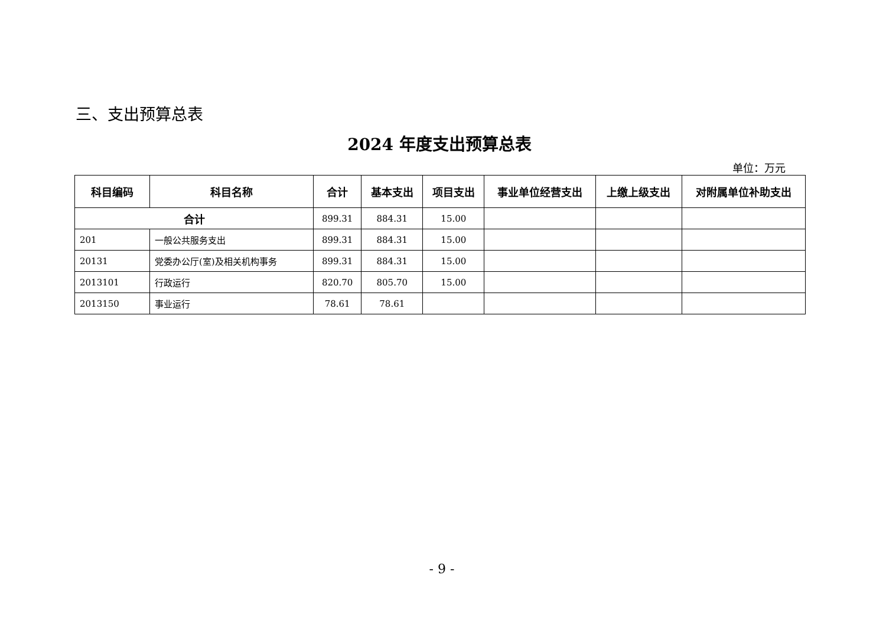三、支出预算总表
2024 年度支出预算总表
单位：万元
| 科目编码 | 科目名称 | 合计 | 基本支出 | 项目支出 | 事业单位经营支出 | 上缴上级支出 | 对附属单位补助支出 |
| --- | --- | --- | --- | --- | --- | --- | --- |
| 合计 | | 899.31 | 884.31 | 15.00 | | | |
| 201 | 一般公共服务支出 | 899.31 | 884.31 | 15.00 | | | |
| 20131 | 党委办公厅(室)及相关机构事务 | 899.31 | 884.31 | 15.00 | | | |
| 2013101 | 行政运行 | 820.70 | 805.70 | 15.00 | | | |
| 2013150 | 事业运行 | 78.61 | 78.61 | | | | |
- 9 -